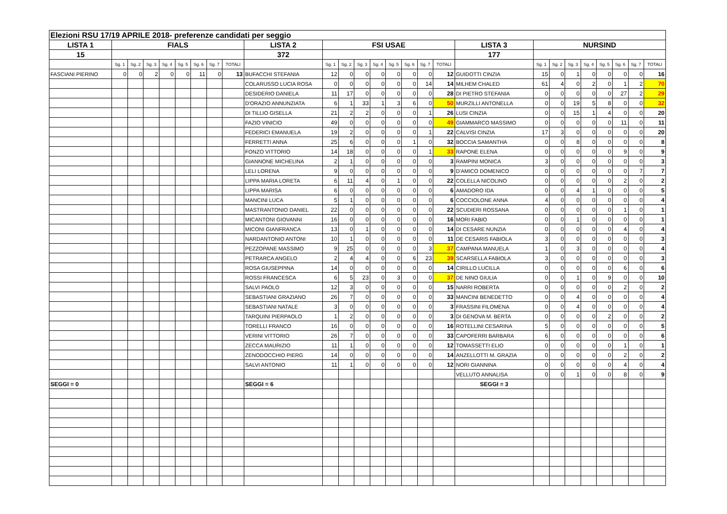| Elezioni RSU 17/19 APRILE 2018- preferenze candidati per seggio | | | | | | | | | | | | | | | | | | | | | | | | | | |
| LISTA 1 | FIALS | | | | | | | | LISTA 2 | FSI USAE | | | | | | | | LISTA 3 | NURSIND | | | | | | | |
| 15 | | | | | | | | | 372 | | | | | | | | | 177 | | | | | | | | |
| | Sg. 1 | Sg. 2 | Sg. 3 | Sg. 4 | Sg. 5 | Sg. 6 | Sg. 7 | TOTALI | | Sg. 1 | Sg. 2 | Sg. 3 | Sg. 4 | Sg. 5 | Sg. 6 | Sg. 7 | TOTALI | | Sg. 1 | Sg. 2 | Sg. 3 | Sg. 4 | Sg. 5 | Sg. 6 | Sg. 7 | TOTALI |
| FASCIANI PIERINO | 0 | 0 | 2 | 0 | 0 | 11 | 0 | 13 | BUFACCHI STEFANIA | 12 | 0 | 0 | 0 | 0 | 0 | 0 | 12 | GUIDOTTI CINZIA | 15 | 0 | 1 | 0 | 0 | 0 | 0 | 16 |
| | | | | | | | | | COLARUSSO LUCIA ROSA | 0 | 0 | 0 | 0 | 0 | 0 | 14 | 14 | MILHEM CHALED | 61 | 4 | 0 | 2 | 0 | 1 | 2 | 70 |
| | | | | | | | | | DESIDERIO DANIELA | 11 | 17 | 0 | 0 | 0 | 0 | 0 | 28 | DI PIETRO STEFANIA | 0 | 0 | 0 | 0 | 0 | 27 | 2 | 29 |
| | | | | | | | | | D'ORAZIO ANNUNZIATA | 6 | 1 | 33 | 1 | 3 | 6 | 0 | 50 | MURZILLI ANTONELLA | 0 | 0 | 19 | 5 | 8 | 0 | 0 | 32 |
| | | | | | | | | | DI TILLIO GISELLA | 21 | 2 | 2 | 0 | 0 | 0 | 1 | 26 | LUSI CINZIA | 0 | 0 | 15 | 1 | 4 | 0 | 0 | 20 |
| | | | | | | | | | FAZIO VINICIO | 49 | 0 | 0 | 0 | 0 | 0 | 0 | 49 | GIAMMARCO MASSIMO | 0 | 0 | 0 | 0 | 0 | 11 | 0 | 11 |
| | | | | | | | | | FEDERICI EMANUELA | 19 | 2 | 0 | 0 | 0 | 0 | 1 | 22 | CALVISI CINZIA | 17 | 3 | 0 | 0 | 0 | 0 | 0 | 20 |
| | | | | | | | | | FERRETTI ANNA | 25 | 6 | 0 | 0 | 0 | 1 | 0 | 32 | BOCCIA SAMANTHA | 0 | 0 | 8 | 0 | 0 | 0 | 0 | 8 |
| | | | | | | | | | FONZO VITTORIO | 14 | 18 | 0 | 0 | 0 | 0 | 1 | 33 | RAPONE ELENA | 0 | 0 | 0 | 0 | 0 | 9 | 0 | 9 |
| | | | | | | | | | GIANNONE MICHELINA | 2 | 1 | 0 | 0 | 0 | 0 | 0 | 3 | RAMPINI MONICA | 3 | 0 | 0 | 0 | 0 | 0 | 0 | 3 |
| | | | | | | | | | LELI LORENA | 9 | 0 | 0 | 0 | 0 | 0 | 0 | 9 | D'AMICO DOMENICO | 0 | 0 | 0 | 0 | 0 | 0 | 7 | 7 |
| | | | | | | | | | LIPPA MARIA LORETA | 6 | 11 | 4 | 0 | 1 | 0 | 0 | 22 | COLELLA NICOLINO | 0 | 0 | 0 | 0 | 0 | 2 | 0 | 2 |
| | | | | | | | | | LIPPA MARISA | 6 | 0 | 0 | 0 | 0 | 0 | 0 | 6 | AMADORO IDA | 0 | 0 | 4 | 1 | 0 | 0 | 0 | 5 |
| | | | | | | | | | MANCINI LUCA | 5 | 1 | 0 | 0 | 0 | 0 | 0 | 6 | COCCIOLONE ANNA | 4 | 0 | 0 | 0 | 0 | 0 | 0 | 4 |
| | | | | | | | | | MASTRANTONIO DANIEL | 22 | 0 | 0 | 0 | 0 | 0 | 0 | 22 | SCUDIERI ROSSANA | 0 | 0 | 0 | 0 | 0 | 1 | 0 | 1 |
| | | | | | | | | | MICANTONI GIOVANNI | 16 | 0 | 0 | 0 | 0 | 0 | 0 | 16 | MORI FABIO | 0 | 0 | 1 | 0 | 0 | 0 | 0 | 1 |
| | | | | | | | | | MICONI GIANFRANCA | 13 | 0 | 1 | 0 | 0 | 0 | 0 | 14 | DI CESARE NUNZIA | 0 | 0 | 0 | 0 | 0 | 4 | 0 | 4 |
| | | | | | | | | | NARDANTONIO ANTONI | 10 | 1 | 0 | 0 | 0 | 0 | 0 | 11 | DE CESARIS FABIOLA | 3 | 0 | 0 | 0 | 0 | 0 | 0 | 3 |
| | | | | | | | | | PEZZOPANE MASSIMO | 9 | 25 | 0 | 0 | 0 | 0 | 3 | 37 | CAMPANA MANUELA | 1 | 0 | 3 | 0 | 0 | 0 | 0 | 4 |
| | | | | | | | | | PETRARCA ANGELO | 2 | 4 | 4 | 0 | 0 | 6 | 23 | 39 | SCARSELLA FABIOLA | 3 | 0 | 0 | 0 | 0 | 0 | 0 | 3 |
| | | | | | | | | | ROSA GIUSEPPINA | 14 | 0 | 0 | 0 | 0 | 0 | 0 | 14 | CIRILLO LUCILLA | 0 | 0 | 0 | 0 | 0 | 6 | 0 | 6 |
| | | | | | | | | | ROSSI FRANCESCA | 6 | 5 | 23 | 0 | 3 | 0 | 0 | 37 | DE NINO GIULIA | 0 | 0 | 1 | 0 | 9 | 0 | 0 | 10 |
| | | | | | | | | | SALVI PAOLO | 12 | 3 | 0 | 0 | 0 | 0 | 0 | 15 | NARRI ROBERTA | 0 | 0 | 0 | 0 | 0 | 2 | 0 | 2 |
| | | | | | | | | | SEBASTIANI GRAZIANO | 26 | 7 | 0 | 0 | 0 | 0 | 0 | 33 | MANCINI BENEDETTO | 0 | 0 | 4 | 0 | 0 | 0 | 0 | 4 |
| | | | | | | | | | SEBASTIANI NATALE | 3 | 0 | 0 | 0 | 0 | 0 | 0 | 3 | FRASSINI FILOMENA | 0 | 0 | 4 | 0 | 0 | 0 | 0 | 4 |
| | | | | | | | | | TARQUINI PIERPAOLO | 1 | 2 | 0 | 0 | 0 | 0 | 0 | 3 | DI GENOVA M. BERTA | 0 | 0 | 0 | 0 | 2 | 0 | 0 | 2 |
| | | | | | | | | | TORELLI FRANCO | 16 | 0 | 0 | 0 | 0 | 0 | 0 | 16 | ROTELLINI CESARINA | 5 | 0 | 0 | 0 | 0 | 0 | 0 | 5 |
| | | | | | | | | | VERINI VITTORIO | 26 | 7 | 0 | 0 | 0 | 0 | 0 | 33 | CAPOFERRI BARBARA | 6 | 0 | 0 | 0 | 0 | 0 | 0 | 6 |
| | | | | | | | | | ZECCA MAURIZIO | 11 | 1 | 0 | 0 | 0 | 0 | 0 | 12 | TOMASSETTI ELIO | 0 | 0 | 0 | 0 | 0 | 1 | 0 | 1 |
| | | | | | | | | | ZENODOCCHIO PIERG | 14 | 0 | 0 | 0 | 0 | 0 | 0 | 14 | ANZELLOTTI M. GRAZIA | 0 | 0 | 0 | 0 | 0 | 2 | 0 | 2 |
| | | | | | | | | | SALVI ANTONIO | 11 | 1 | 0 | 0 | 0 | 0 | 0 | 12 | NORI GIANNINA | 0 | 0 | 0 | 0 | 0 | 4 | 0 | 4 |
| | | | | | | | | | | | | | | | | | | VELLUTO ANNALISA | 0 | 0 | 1 | 0 | 0 | 8 | 0 | 9 |
| SEGGI = 0 | | | | | | | | | SEGGI = 6 | | | | | | | | | SEGGI = 3 | | | | | | | | |